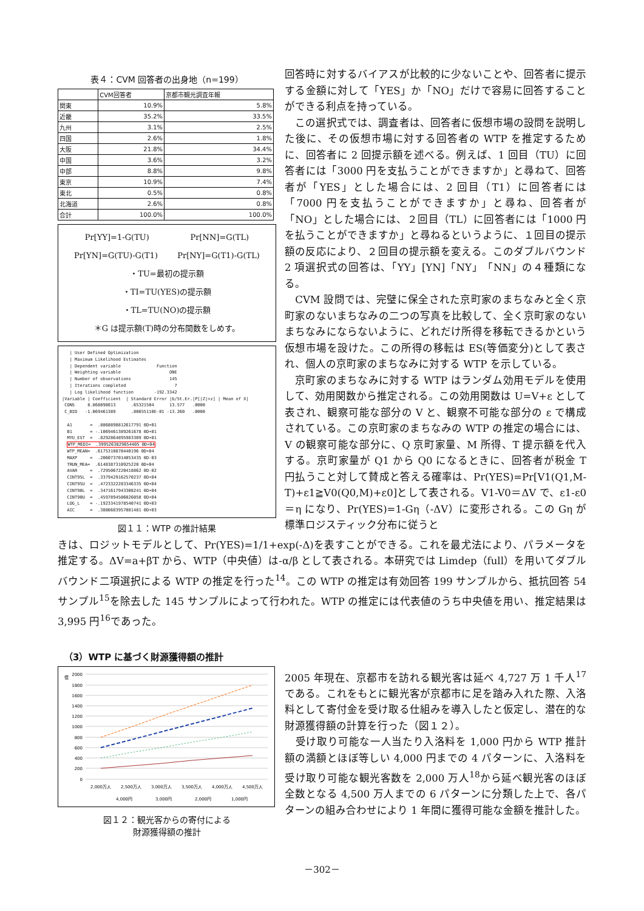表４：CVM 回答者の出身地（n=199）
| | CVM回答者 | 京都市観光調査年報 |
| --- | --- | --- |
| 関東 | 10.9% | 5.8% |
| 近畿 | 35.2% | 33.5% |
| 九州 | 3.1% | 2.5% |
| 四国 | 2.6% | 1.8% |
| 大阪 | 21.8% | 34.4% |
| 中国 | 3.6% | 3.2% |
| 中部 | 8.8% | 9.8% |
| 東京 | 10.9% | 7.4% |
| 東北 | 0.5% | 0.8% |
| 北海道 | 2.6% | 0.8% |
| 合計 | 100.0% | 100.0% |
Pr[YY]=1-G(TU) Pr[NN]=G(TL)
Pr[YN]=G(TU)-G(T1) Pr[NY]=G(T1)-G(TL)
・TU=最初の提示額
・TI=TU(YES)の提示額
・TL=TU(NO)の提示額
＊G は提示額(T)時の分布関数をしめす。
| User Defined Optimization | Maximum Likelihood Estimates | Dependent variable Function | Weighting variable ONE | Number of observations 145 | Iterations completed 7 | Log likelihood function -192.3342 |Variable | Coefficient | Standard Error |b/St.Er.|P[|Z|>z] | Mean of X| CONS 8.868898813 .65321504 13.577 .0000 C_BID -1.069461389 .80655110E-01 -13.260 .0000 A1 = .8868898812617791 0D+01 B1 = -.1069461389261678 0D+01 MYU_EST = .8292864895983309 0D+01 WTP_MEDI= .3995263829654405 0D+04 WTP_MEAN= .6175310870440196 0D+04 MAXP = .2060737014053435 0D-03 TRUN_MEA= .6148387310925220 0D+04 AVAR = .7295067220418862 0D-02 CINT95L = .3379429162570237 0D+04 CINT95U = .4723322283346335 0D+04 CINT90L = .3471617943308241 0D+04 CINT90U = .4597894506026058 0D+04 LOG_L = -.1923341978540741 0D+03 AIC = .3886683957081481 0D+03
図１１：WTP の推計結果
回答時に対するバイアスが比較的に少ないことや、回答者に提示する金額に対して「YES」か「NO」だけで容易に回答することができる利点を持っている。
　この選択式では、調査者は、回答者に仮想市場の設問を説明した後に、その仮想市場に対する回答者の WTP を推定するために、回答者に 2 回提示額を述べる。例えば、1 回目（TU）に回答者には「3000 円を支払うことができますか」と尋ねて、回答者が「YES」とした場合には、2 回目（T1）に回答者には「7000 円を支払うことができますか」と尋ね、回答者が「NO」とした場合には、２回目（TL）に回答者には「1000 円を払うことができますか」と尋ねるというように、１回目の提示額の反応により、２回目の提示額を変える。このダブルバウンド 2 項選択式の回答は、「YY」[YN]「NY」「NN」の４種類になる。
　CVM 設問では、完璧に保全された京町家のまちなみと全く京町家のないまちなみの二つの写真を比較して、全く京町家のないまちなみにならないように、どれだけ所得を移転できるかという仮想市場を設けた。この所得の移転は ES(等価変分)として表され、個人の京町家のまちなみに対する WTP を示している。
　京町家のまちなみに対する WTP はランダム効用モデルを使用して、効用関数から推定される。この効用関数は U=V+ε として表され、観察可能な部分の V と、観察不可能な部分の ε で構成されている。この京町家のまちなみの WTP の推定の場合には、V の観察可能な部分に、Q 京町家量、M 所得、T 提示額を代入する。京町家量が Q1 から Q0 になるときに、回答者が税金 T 円払うこと対して賛成と答える確率は、Pr(YES)=Pr[V1(Q1,M-T)+ε1≧V0(Q0,M)+ε0]として表される。V1-V0＝ΔV で、ε1-ε0＝η になり、Pr(YES)=1-Gη（-ΔV）に変形される。この Gη が標準ロジスティック分布に従うと
きは、ロジットモデルとして、Pr(YES)=1/1+exp(-Δ)を表すことができる。これを最尤法により、パラメータを推定する。ΔV=a+βT から、WTP（中央値）は-α/β として表される。本研究では Limdep（full）を用いてダブルバウンド二項選択による WTP の推定を行った<sup>14</sup>。この WTP の推定は有効回答 199 サンプルから、抵抗回答 54 サンプル<sup>15</sup>を除去した 145 サンプルによって行われた。WTP の推定には代表値のうち中央値を用い、推定結果は 3,995 円<sup>16</sup>であった。
（3）WTP に基づく財源獲得額の推計
億
2000
1800
1600
1400
1200
1000
800
600
400
200
0
2,000万人
2,500万人
3,000万人
3,500万人
4,000万人
4,500万人
4,000円
3,000円
2,000円
1,000円
図１２：観光客からの寄付による
財源獲得額の推計
2005 年現在、京都市を訪れる観光客は延べ 4,727 万 1 千人<sup>17</sup>である。これをもとに観光客が京都市に足を踏み入れた際、入洛料として寄付金を受け取る仕組みを導入したと仮定し、潜在的な財源獲得額の計算を行った（図１２）。
　受け取り可能な一人当たり入洛料を 1,000 円から WTP 推計額の満額とほぼ等しい 4,000 円までの 4 パターンに、入洛料を受け取り可能な観光客数を 2,000 万人<sup>18</sup>から延べ観光客のほぼ全数となる 4,500 万人までの 6 パターンに分類した上で、各パターンの組み合わせにより 1 年間に獲得可能な金額を推計した。
－302－